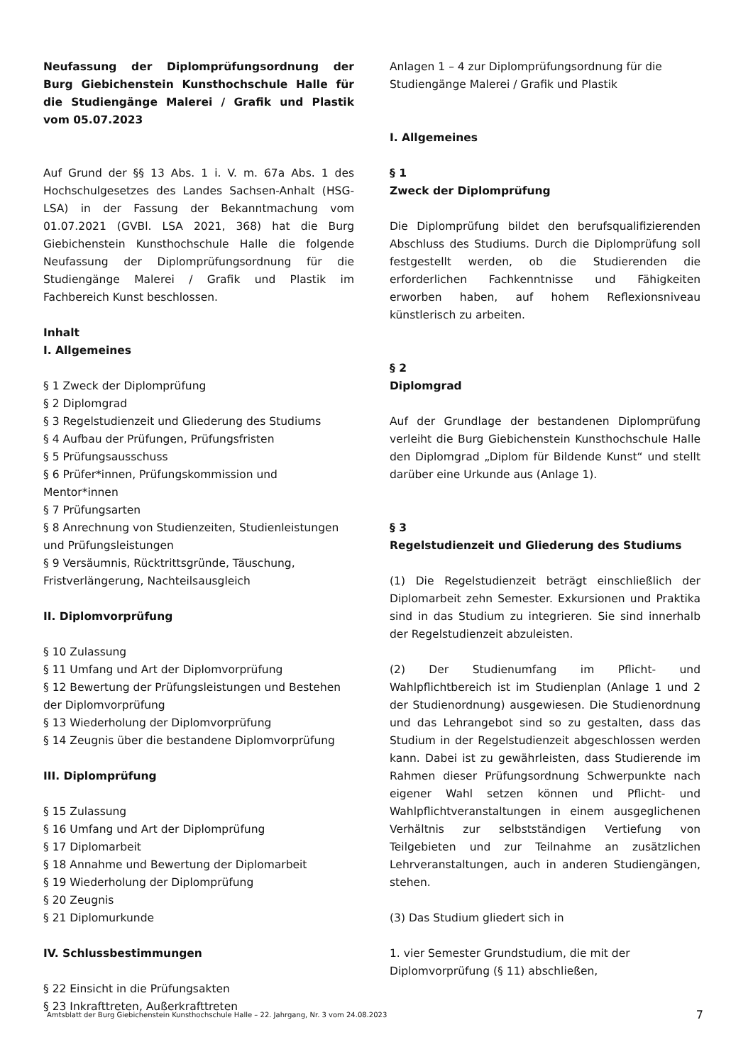Neufassung der Diplomprüfungsordnung der Burg Giebichenstein Kunsthochschule Halle für die Studiengänge Malerei / Grafik und Plastik vom 05.07.2023
Auf Grund der §§ 13 Abs. 1 i. V. m. 67a Abs. 1 des Hochschulgesetzes des Landes Sachsen-Anhalt (HSG-LSA) in der Fassung der Bekanntmachung vom 01.07.2021 (GVBl. LSA 2021, 368) hat die Burg Giebichenstein Kunsthochschule Halle die folgende Neufassung der Diplomprüfungsordnung für die Studiengänge Malerei / Grafik und Plastik im Fachbereich Kunst beschlossen.
Inhalt
I. Allgemeines
§ 1 Zweck der Diplomprüfung
§ 2 Diplomgrad
§ 3 Regelstudienzeit und Gliederung des Studiums
§ 4 Aufbau der Prüfungen, Prüfungsfristen
§ 5 Prüfungsausschuss
§ 6 Prüfer*innen, Prüfungskommission und Mentor*innen
§ 7 Prüfungsarten
§ 8 Anrechnung von Studienzeiten, Studienleistungen und Prüfungsleistungen
§ 9 Versäumnis, Rücktrittsgründe, Täuschung, Fristverlängerung, Nachteilsausgleich
II. Diplomvorprüfung
§ 10 Zulassung
§ 11 Umfang und Art der Diplomvorprüfung
§ 12 Bewertung der Prüfungsleistungen und Bestehen der Diplomvorprüfung
§ 13 Wiederholung der Diplomvorprüfung
§ 14 Zeugnis über die bestandene Diplomvorprüfung
III. Diplomprüfung
§ 15 Zulassung
§ 16 Umfang und Art der Diplomprüfung
§ 17 Diplomarbeit
§ 18 Annahme und Bewertung der Diplomarbeit
§ 19 Wiederholung der Diplomprüfung
§ 20 Zeugnis
§ 21 Diplomurkunde
IV. Schlussbestimmungen
§ 22 Einsicht in die Prüfungsakten
§ 23 Inkrafttreten, Außerkrafttreten
Anlagen 1 – 4 zur Diplomprüfungsordnung für die Studiengänge Malerei / Grafik und Plastik
I. Allgemeines
§ 1
Zweck der Diplomprüfung
Die Diplomprüfung bildet den berufsqualifizierenden Abschluss des Studiums. Durch die Diplomprüfung soll festgestellt werden, ob die Studierenden die erforderlichen Fachkenntnisse und Fähigkeiten erworben haben, auf hohem Reflexionsniveau künstlerisch zu arbeiten.
§ 2
Diplomgrad
Auf der Grundlage der bestandenen Diplomprüfung verleiht die Burg Giebichenstein Kunsthochschule Halle den Diplomgrad „Diplom für Bildende Kunst“ und stellt darüber eine Urkunde aus (Anlage 1).
§ 3
Regelstudienzeit und Gliederung des Studiums
(1) Die Regelstudienzeit beträgt einschließlich der Diplomarbeit zehn Semester. Exkursionen und Praktika sind in das Studium zu integrieren. Sie sind innerhalb der Regelstudienzeit abzuleisten.
(2) Der Studienumfang im Pflicht- und Wahlpflichtbereich ist im Studienplan (Anlage 1 und 2 der Studienordnung) ausgewiesen. Die Studienordnung und das Lehrangebot sind so zu gestalten, dass das Studium in der Regelstudienzeit abgeschlossen werden kann. Dabei ist zu gewährleisten, dass Studierende im Rahmen dieser Prüfungsordnung Schwerpunkte nach eigener Wahl setzen können und Pflicht- und Wahlpflichtveranstaltungen in einem ausgeglichenen Verhältnis zur selbstständigen Vertiefung von Teilgebieten und zur Teilnahme an zusätzlichen Lehrveranstaltungen, auch in anderen Studiengängen, stehen.
(3) Das Studium gliedert sich in
1. vier Semester Grundstudium, die mit der Diplomvorprüfung (§ 11) abschließen,
Amtsblatt der Burg Giebichenstein Kunsthochschule Halle – 22. Jahrgang, Nr. 3 vom 24.08.2023 7